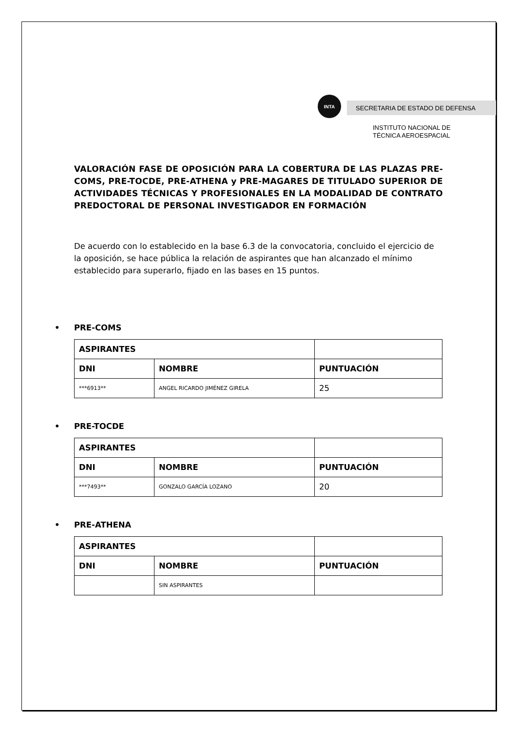INTA
SECRETARIA DE ESTADO DE DEFENSA
INSTITUTO NACIONAL DE
TÉCNICA AEROESPACIAL
VALORACIÓN FASE DE OPOSICIÓN PARA LA COBERTURA DE LAS PLAZAS PRE-COMS, PRE-TOCDE, PRE-ATHENA y PRE-MAGARES DE TITULADO SUPERIOR DE ACTIVIDADES TÉCNICAS Y PROFESIONALES EN LA MODALIDAD DE CONTRATO PREDOCTORAL DE PERSONAL INVESTIGADOR EN FORMACIÓN
De acuerdo con lo establecido en la base 6.3 de la convocatoria, concluido el ejercicio de la oposición, se hace pública la relación de aspirantes que han alcanzado el mínimo establecido para superarlo, fijado en las bases en 15 puntos.
• PRE-COMS
| ASPIRANTES | | |
| --- | --- | --- |
| DNI | NOMBRE | PUNTUACIÓN |
| ***6913** | ANGEL RICARDO JIMÉNEZ GIRELA | 25 |
• PRE-TOCDE
| ASPIRANTES | | |
| --- | --- | --- |
| DNI | NOMBRE | PUNTUACIÓN |
| ***7493** | GONZALO GARCÍA LOZANO | 20 |
• PRE-ATHENA
| ASPIRANTES | | |
| --- | --- | --- |
| DNI | NOMBRE | PUNTUACIÓN |
| | SIN ASPIRANTES | |